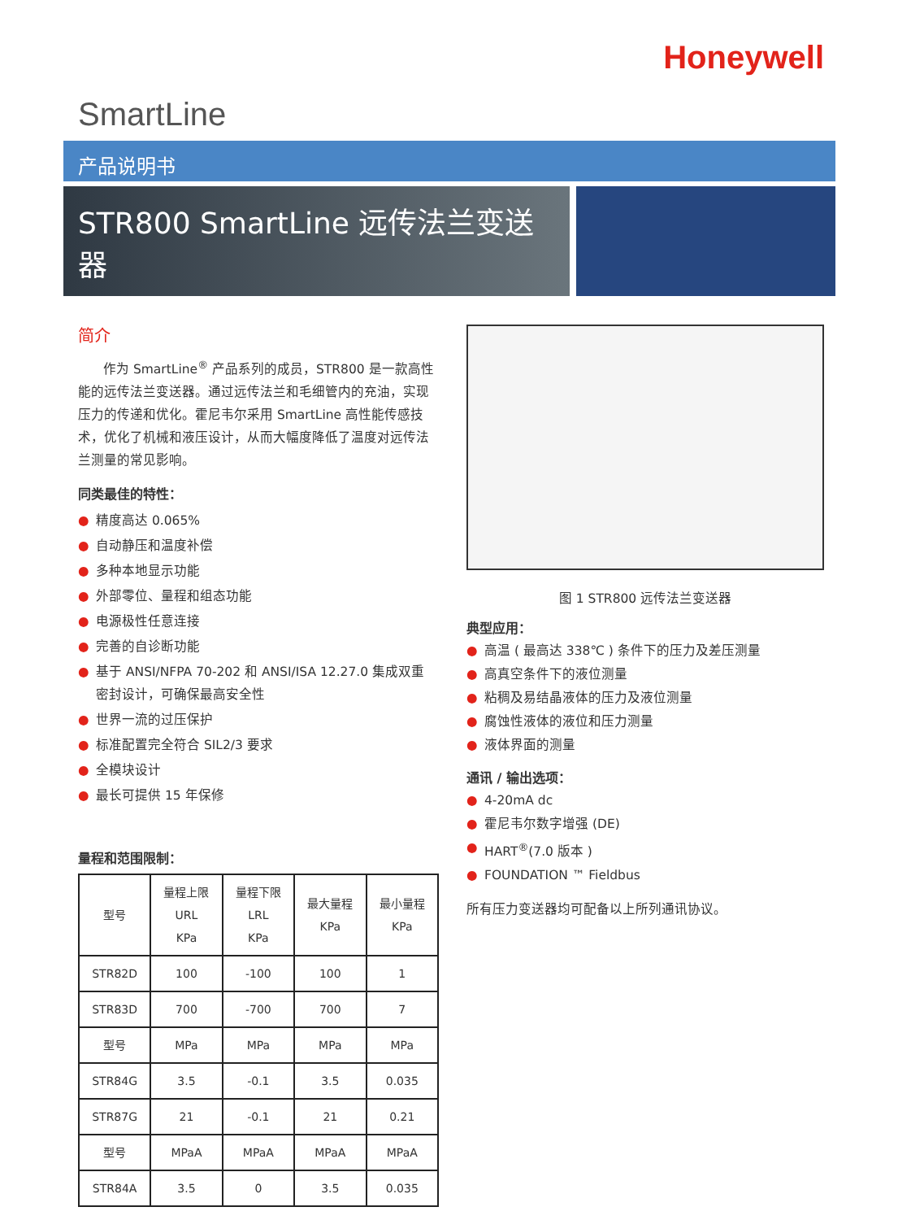Honeywell
SmartLine
产品说明书
STR800 SmartLine 远传法兰变送器
简介
作为 SmartLine<sup>®</sup> 产品系列的成员，STR800 是一款高性能的远传法兰变送器。通过远传法兰和毛细管内的充油，实现压力的传递和优化。霍尼韦尔采用 SmartLine 高性能传感技术，优化了机械和液压设计，从而大幅度降低了温度对远传法兰测量的常见影响。
同类最佳的特性：
● 精度高达 0.065%
● 自动静压和温度补偿
● 多种本地显示功能
● 外部零位、量程和组态功能
● 电源极性任意连接
● 完善的自诊断功能
● 基于 ANSI/NFPA 70-202 和 ANSI/ISA 12.27.0 集成双重密封设计，可确保最高安全性
● 世界一流的过压保护
● 标准配置完全符合 SIL2/3 要求
● 全模块设计
● 最长可提供 15 年保修
量程和范围限制：
| 型号 | 量程上限 URL KPa | 量程下限 LRL KPa | 最大量程 KPa | 最小量程 KPa |
| --- | --- | --- | --- | --- |
| STR82D | 100 | -100 | 100 | 1 |
| STR83D | 700 | -700 | 700 | 7 |
| 型号 | MPa | MPa | MPa | MPa |
| STR84G | 3.5 | -0.1 | 3.5 | 0.035 |
| STR87G | 21 | -0.1 | 21 | 0.21 |
| 型号 | MPaA | MPaA | MPaA | MPaA |
| STR84A | 3.5 | 0 | 3.5 | 0.035 |
图 1 STR800 远传法兰变送器
典型应用：
● 高温 ( 最高达 338℃ ) 条件下的压力及差压测量
● 高真空条件下的液位测量
● 粘稠及易结晶液体的压力及液位测量
● 腐蚀性液体的液位和压力测量
● 液体界面的测量
通讯 / 输出选项：
● 4-20mA dc
● 霍尼韦尔数字增强 (DE)
● HART<sup>®</sup>(7.0 版本 )
● FOUNDATION ™ Fieldbus
所有压力变送器均可配备以上所列通讯协议。